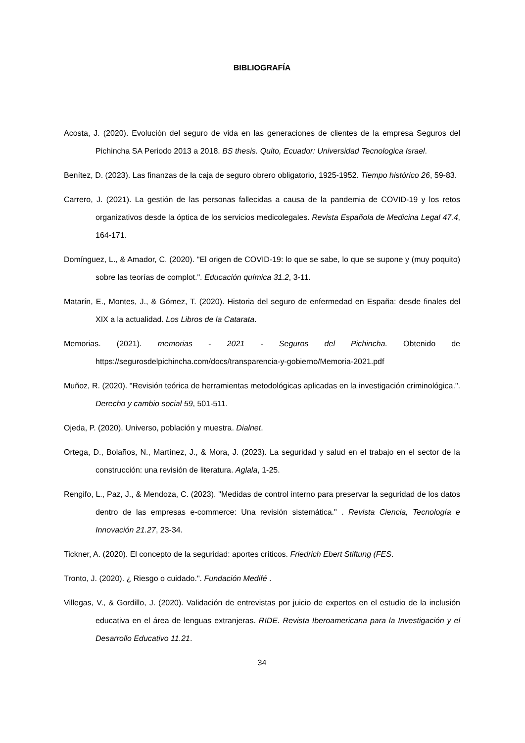BIBLIOGRAFÍA
Acosta, J. (2020). Evolución del seguro de vida en las generaciones de clientes de la empresa Seguros del Pichincha SA Periodo 2013 a 2018. BS thesis. Quito, Ecuador: Universidad Tecnologica Israel.
Benítez, D. (2023). Las finanzas de la caja de seguro obrero obligatorio, 1925-1952. Tiempo histórico 26, 59-83.
Carrero, J. (2021). La gestión de las personas fallecidas a causa de la pandemia de COVID-19 y los retos organizativos desde la óptica de los servicios medicolegales. Revista Española de Medicina Legal 47.4, 164-171.
Domínguez, L., & Amador, C. (2020). "El origen de COVID-19: lo que se sabe, lo que se supone y (muy poquito) sobre las teorías de complot.". Educación química 31.2, 3-11.
Matarín, E., Montes, J., & Gómez, T. (2020). Historia del seguro de enfermedad en España: desde finales del XIX a la actualidad. Los Libros de la Catarata.
Memorias. (2021). memorias - 2021 - Seguros del Pichincha. Obtenido de https://segurosdelpichincha.com/docs/transparencia-y-gobierno/Memoria-2021.pdf
Muñoz, R. (2020). "Revisión teórica de herramientas metodológicas aplicadas en la investigación criminológica.". Derecho y cambio social 59, 501-511.
Ojeda, P. (2020). Universo, población y muestra. Dialnet.
Ortega, D., Bolaños, N., Martínez, J., & Mora, J. (2023). La seguridad y salud en el trabajo en el sector de la construcción: una revisión de literatura. Aglala, 1-25.
Rengifo, L., Paz, J., & Mendoza, C. (2023). "Medidas de control interno para preservar la seguridad de los datos dentro de las empresas e-commerce: Una revisión sistemática." . Revista Ciencia, Tecnología e Innovación 21.27, 23-34.
Tickner, A. (2020). El concepto de la seguridad: aportes críticos. Friedrich Ebert Stiftung (FES.
Tronto, J. (2020). ¿ Riesgo o cuidado.". Fundación Medifé .
Villegas, V., & Gordillo, J. (2020). Validación de entrevistas por juicio de expertos en el estudio de la inclusión educativa en el área de lenguas extranjeras. RIDE. Revista Iberoamericana para la Investigación y el Desarrollo Educativo 11.21.
34